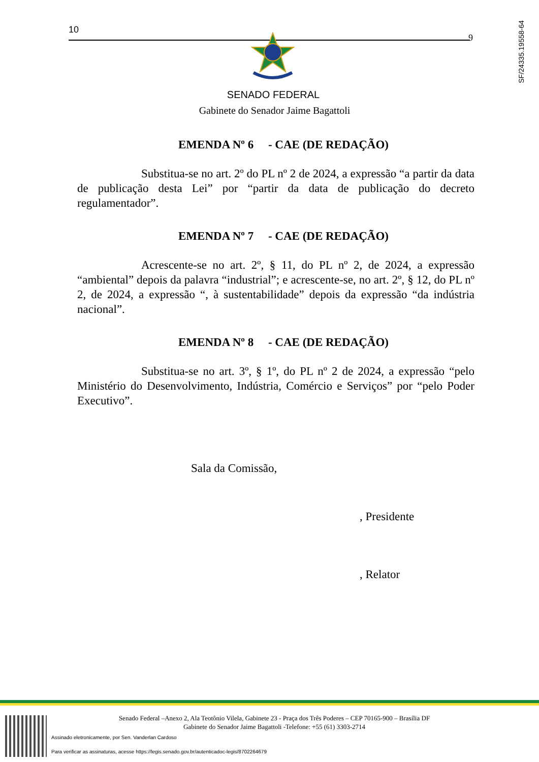10
9
SF/24335.19558-64
SENADO FEDERAL
Gabinete do Senador Jaime Bagattoli
EMENDA Nº 6 - CAE (DE REDAÇÃO)
Substitua-se no art. 2º do PL nº 2 de 2024, a expressão “a partir da data de publicação desta Lei” por “partir da data de publicação do decreto regulamentador”.
EMENDA Nº 7 - CAE (DE REDAÇÃO)
Acrescente-se no art. 2º, § 11, do PL nº 2, de 2024, a expressão “ambiental” depois da palavra “industrial”; e acrescente-se, no art. 2º, § 12, do PL nº 2, de 2024, a expressão “, à sustentabilidade” depois da expressão “da indústria nacional”.
EMENDA Nº 8 - CAE (DE REDAÇÃO)
Substitua-se no art. 3º, § 1º, do PL nº 2 de 2024, a expressão “pelo Ministério do Desenvolvimento, Indústria, Comércio e Serviços” por “pelo Poder Executivo”.
Sala da Comissão,
, Presidente
, Relator
Senado Federal –Anexo 2, Ala Teotônio Vilela, Gabinete 23 - Praça dos Três Poderes – CEP 70165-900 – Brasília DF
Gabinete do Senador Jaime Bagattoli -Telefone: +55 (61) 3303-2714
Assinado eletronicamente, por Sen. Vanderlan Cardoso
Para verificar as assinaturas, acesse https://legis.senado.gov.br/autenticadoc-legis/8702264679